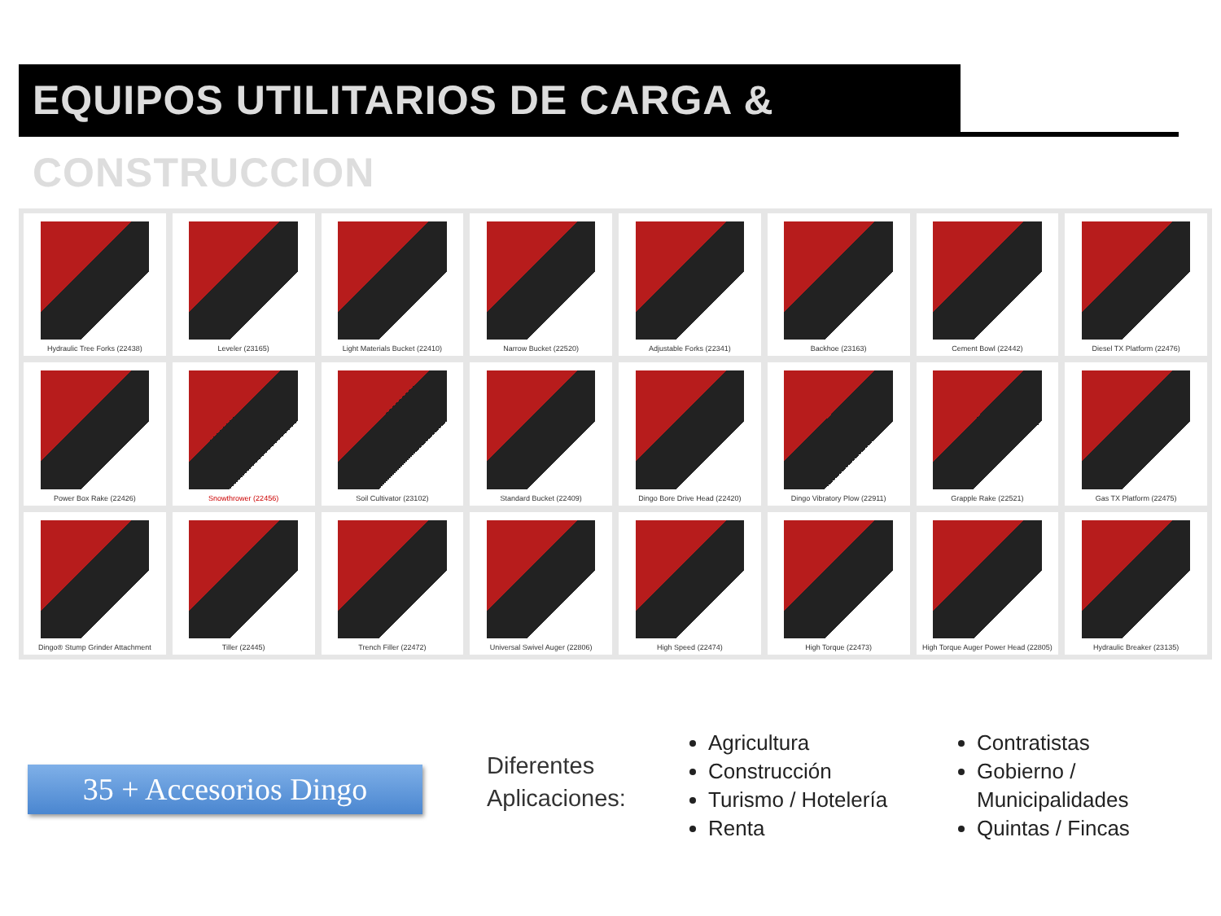EQUIPOS UTILITARIOS DE CARGA & CONSTRUCCION
Hydraulic Tree Forks (22438)
Leveler (23165)
Light Materials Bucket (22410)
Narrow Bucket (22520)
Adjustable Forks (22341)
Backhoe (23163)
Cement Bowl (22442)
Diesel TX Platform (22476)
Power Box Rake (22426)
Snowthrower (22456)
Soil Cultivator (23102)
Standard Bucket (22409)
Dingo Bore Drive Head (22420)
Dingo Vibratory Plow (22911)
Grapple Rake (22521)
Gas TX Platform (22475)
Dingo® Stump Grinder Attachment
Tiller (22445)
Trench Filler (22472)
Universal Swivel Auger (22806)
High Speed (22474)
High Torque (22473)
High Torque Auger Power Head (22805)
Hydraulic Breaker (23135)
35 + Accesorios Dingo
Diferentes
Aplicaciones:
Agricultura
Construcción
Turismo / Hotelería
Renta
Contratistas
Gobierno /
Municipalidades
Quintas / Fincas